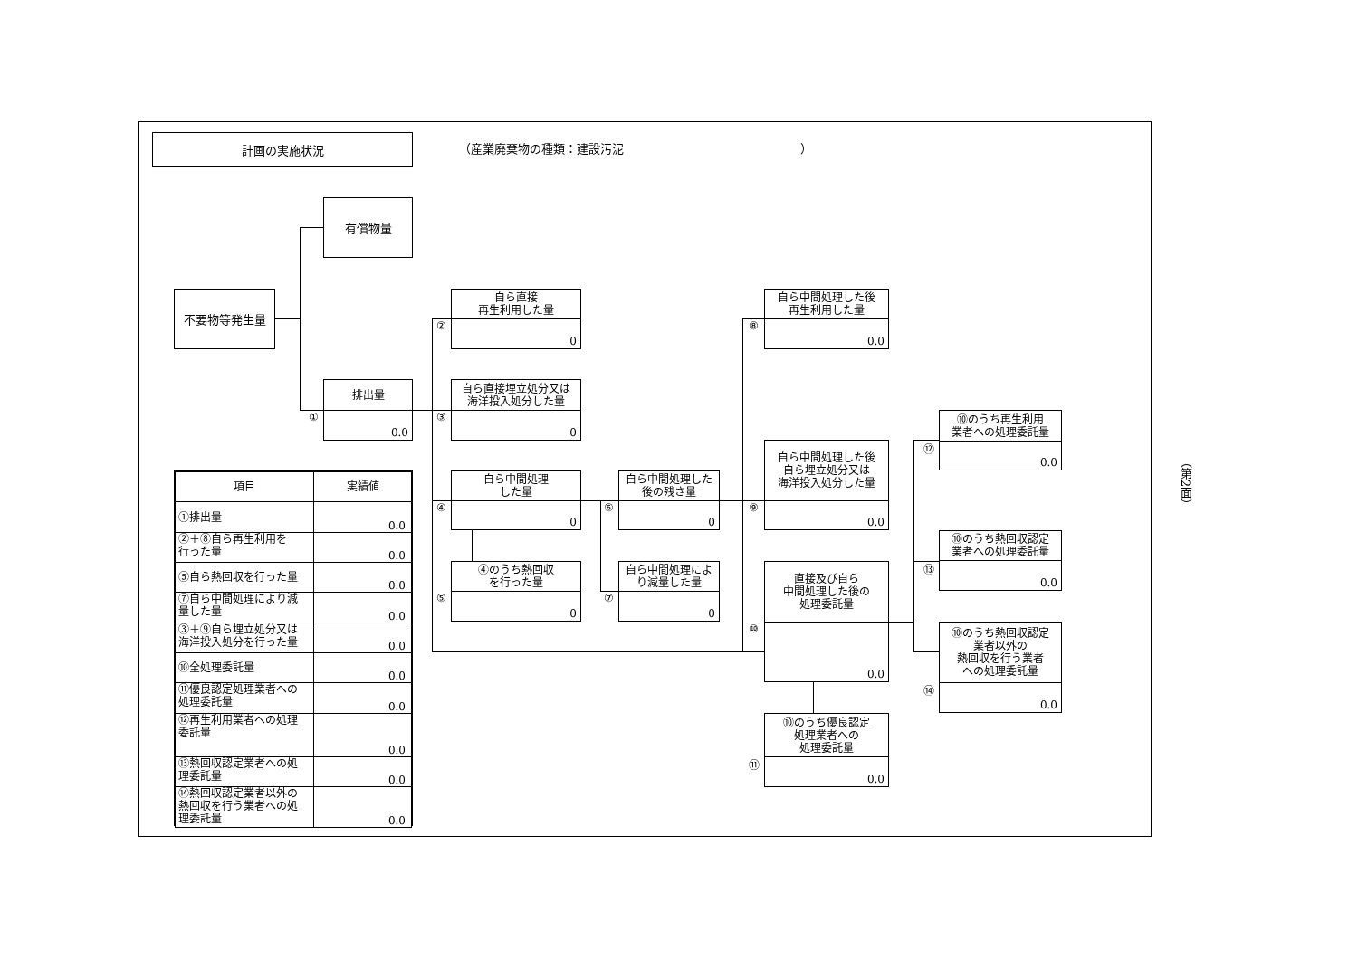計画の実施状況
（産業廃棄物の種類：建設汚泥　　　　　　　　　　　　　　　）
有償物量
不要物等発生量
①
排出量
0.0
②
自ら直接
再生利用した量
0
③
自ら直接埋立処分又は
海洋投入処分した量
0
| 項目 | 実績値 |
| --- | --- |
| ①排出量 | 0.0 |
| ②＋⑧自ら再生利用を 行った量 | 0.0 |
| ⑤自ら熱回収を行った量 | 0.0 |
| ⑦自ら中間処理により減 量した量 | 0.0 |
| ③＋⑨自ら埋立処分又は 海洋投入処分を行った量 | 0.0 |
| ⑩全処理委託量 | 0.0 |
| ⑪優良認定処理業者への 処理委託量 | 0.0 |
| ⑫再生利用業者への処理 委託量 | 0.0 |
| ⑬熱回収認定業者への処 理委託量 | 0.0 |
| ⑭熱回収認定業者以外の 熱回収を行う業者への処 理委託量 | 0.0 |
④
自ら中間処理
した量
0
⑤
④のうち熱回収
を行った量
0
⑥
自ら中間処理した
後の残さ量
0
⑦
自ら中間処理によ
り減量した量
0
⑧
自ら中間処理した後
再生利用した量
0.0
⑨
自ら中間処理した後
自ら埋立処分又は
海洋投入処分した量
0.0
⑩
直接及び自ら
中間処理した後の
処理委託量
0.0
⑪
⑩のうち優良認定
処理業者への
処理委託量
0.0
⑫
⑩のうち再生利用
業者への処理委託量
0.0
⑬
⑩のうち熱回収認定
業者への処理委託量
0.0
⑭
⑩のうち熱回収認定
業者以外の
熱回収を行う業者
への処理委託量
0.0
（第2面）